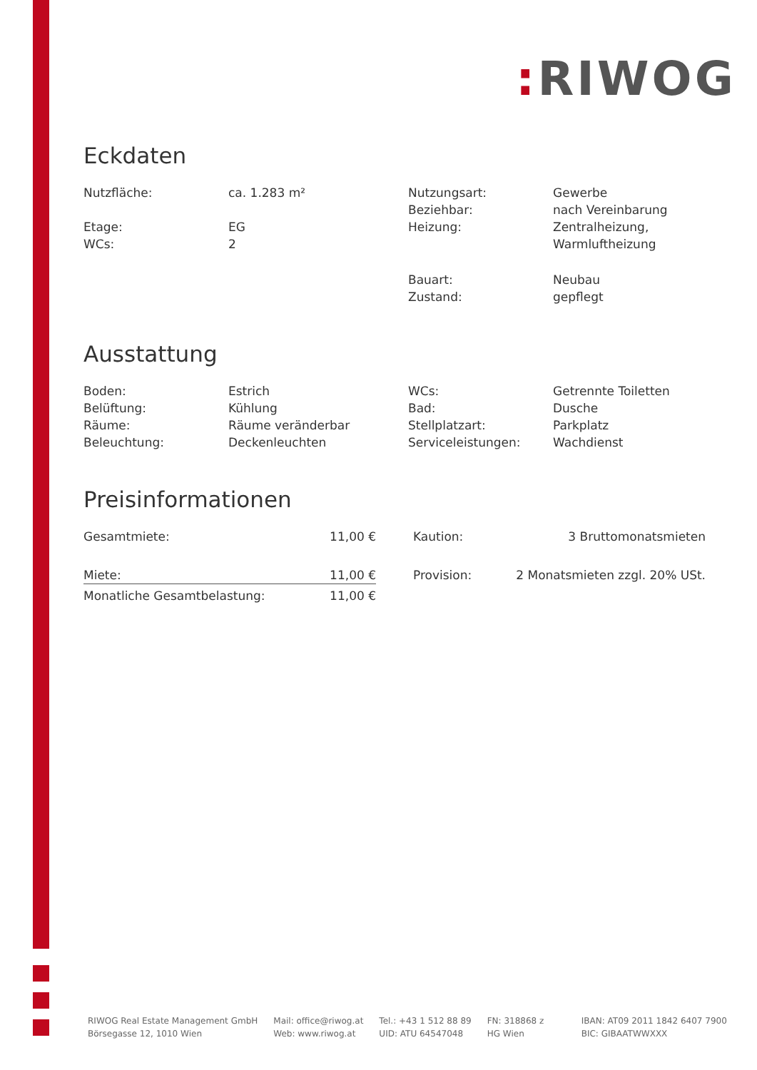: RIWOG
Eckdaten
| Nutzfläche: | ca. 1.283 m² | Nutzungsart: | Gewerbe |
| | | Beziehbar: | nach Vereinbarung |
| Etage: | EG | Heizung: | Zentralheizung, |
| WCs: | 2 | | Warmluftheizung |
| | | Bauart: | Neubau |
| | | Zustand: | gepflegt |
Ausstattung
| Boden: | Estrich | WCs: | Getrennte Toiletten |
| Belüftung: | Kühlung | Bad: | Dusche |
| Räume: | Räume veränderbar | Stellplatzart: | Parkplatz |
| Beleuchtung: | Deckenleuchten | Serviceleistungen: | Wachdienst |
Preisinformationen
| Gesamtmiete: | 11,00 € |
| Miete: | 11,00 € |
| Monatliche Gesamtbelastung: | 11,00 € |
| Kaution: | 3 Bruttomonatsmieten |
| Provision: | 2 Monatsmieten zzgl. 20% USt. |
RIWOG Real Estate Management GmbH
Börsegasse 12, 1010 Wien
Mail: office@riwog.at
Web: www.riwog.at
Tel.: +43 1 512 88 89
UID: ATU 64547048
FN: 318868 z
HG Wien
IBAN: AT09 2011 1842 6407 7900
BIC: GIBAATWWXXX